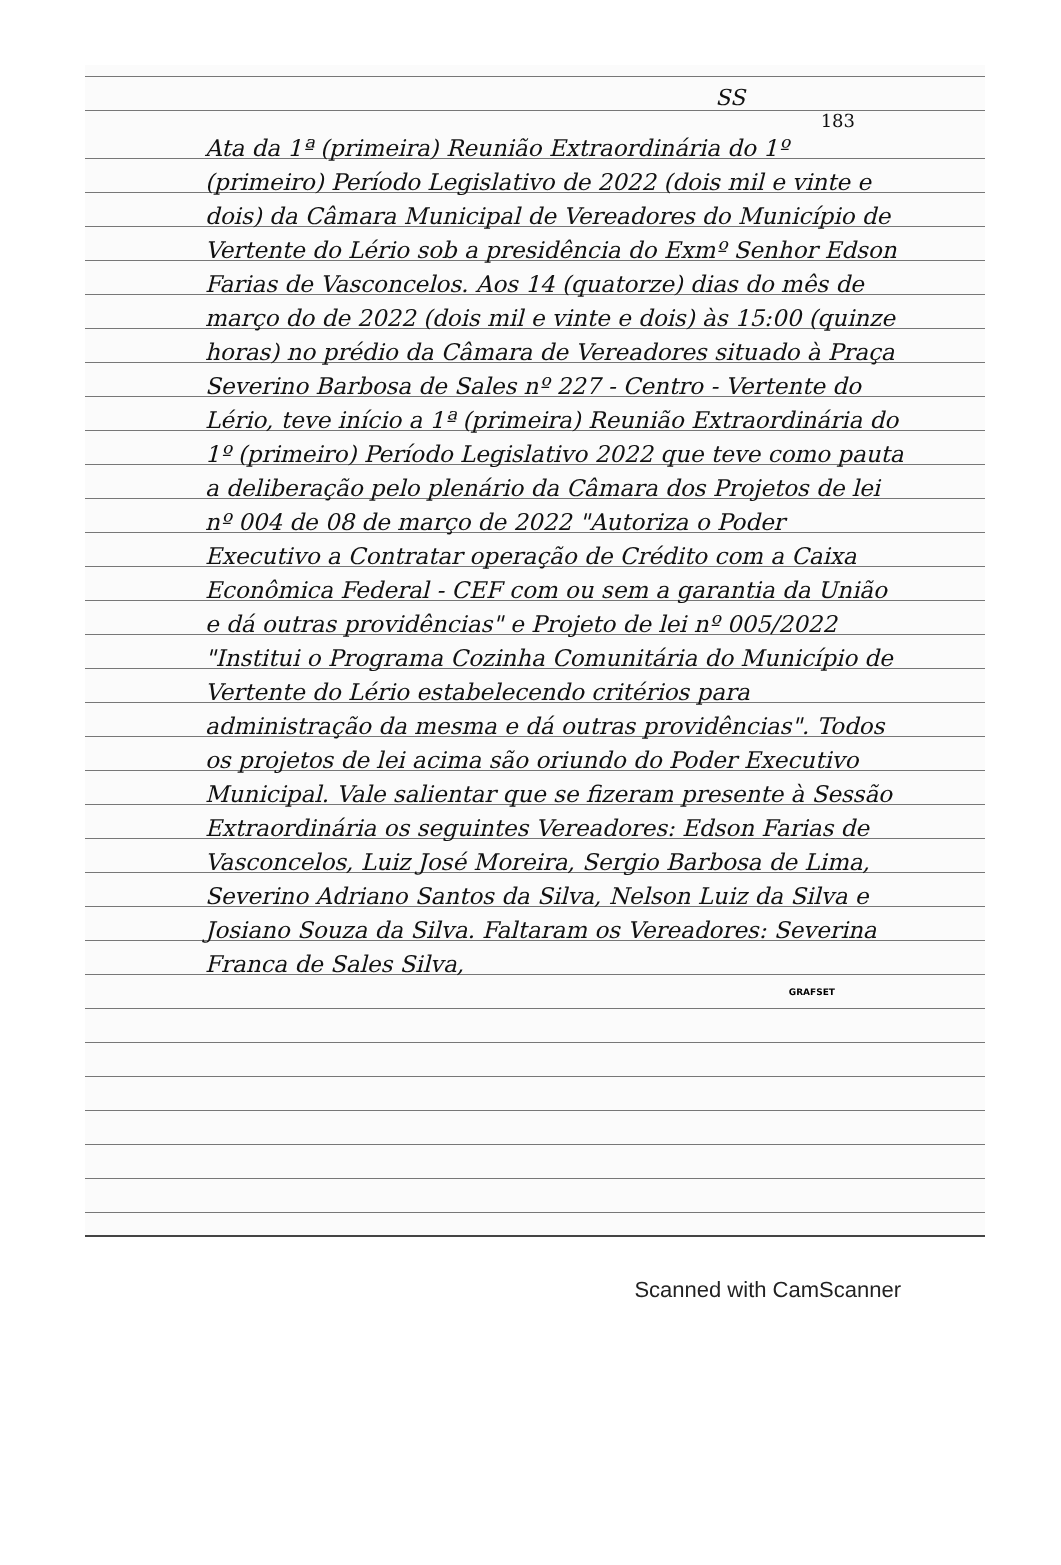SS
183
Ata da 1ª (primeira) Reunião Extraordinária do 1º (primeiro) Período Legislativo de 2022 (dois mil e vinte e dois) da Câmara Municipal de Vereadores do Município de Vertente do Lério sob a presidência do Exmº Senhor Edson Farias de Vasconcelos. Aos 14 (quatorze) dias do mês de março do de 2022 (dois mil e vinte e dois) às 15:00 (quinze horas) no prédio da Câmara de Vereadores situado à Praça Severino Barbosa de Sales nº 227 - Centro - Vertente do Lério, teve início a 1ª (primeira) Reunião Extraordinária do 1º (primeiro) Período Legislativo 2022 que teve como pauta a deliberação pelo plenário da Câmara dos Projetos de lei nº 004 de 08 de março de 2022 "Autoriza o Poder Executivo a Contratar operação de Crédito com a Caixa Econômica Federal - CEF com ou sem a garantia da União e dá outras providências" e Projeto de lei nº 005/2022 "Institui o Programa Cozinha Comunitária do Município de Vertente do Lério estabelecendo critérios para administração da mesma e dá outras providências". Todos os projetos de lei acima são oriundo do Poder Executivo Municipal. Vale salientar que se fizeram presente à Sessão Extraordinária os seguintes Vereadores: Edson Farias de Vasconcelos, Luiz José Moreira, Sergio Barbosa de Lima, Severino Adriano Santos da Silva, Nelson Luiz da Silva e Josiano Souza da Silva. Faltaram os Vereadores: Severina Franca de Sales Silva,
GRAFSET
Scanned with CamScanner